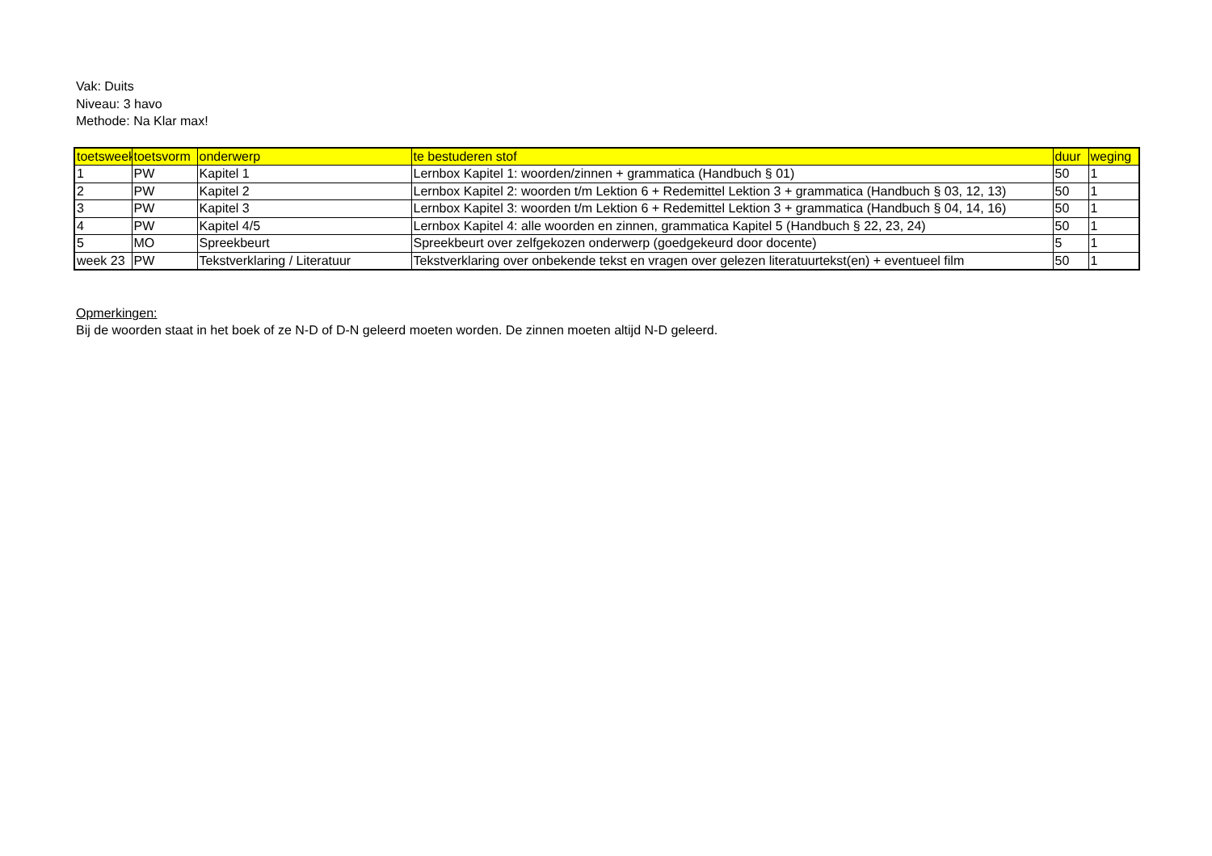Vak: Duits
Niveau: 3 havo
Methode: Na Klar max!
| toetsweek | toetsvorm | onderwerp | te bestuderen stof | duur | weging |
| --- | --- | --- | --- | --- | --- |
| 1 | PW | Kapitel 1 | Lernbox Kapitel 1: woorden/zinnen + grammatica (Handbuch § 01) | 50 | 1 |
| 2 | PW | Kapitel 2 | Lernbox Kapitel 2: woorden t/m Lektion 6 + Redemittel Lektion 3 + grammatica (Handbuch § 03, 12, 13) | 50 | 1 |
| 3 | PW | Kapitel 3 | Lernbox Kapitel 3: woorden t/m Lektion 6 + Redemittel Lektion 3 + grammatica (Handbuch § 04, 14, 16) | 50 | 1 |
| 4 | PW | Kapitel 4/5 | Lernbox Kapitel 4: alle woorden en zinnen, grammatica Kapitel 5 (Handbuch § 22, 23, 24) | 50 | 1 |
| 5 | MO | Spreekbeurt | Spreekbeurt over zelfgekozen onderwerp (goedgekeurd door docente) | 5 | 1 |
| week 23 | PW | Tekstverklaring / Literatuur | Tekstverklaring over onbekende tekst en vragen over gelezen literatuurtekst(en) + eventueel film | 50 | 1 |
Opmerkingen:
Bij de woorden staat in het boek of ze N-D of D-N geleerd moeten worden. De zinnen moeten altijd N-D geleerd.